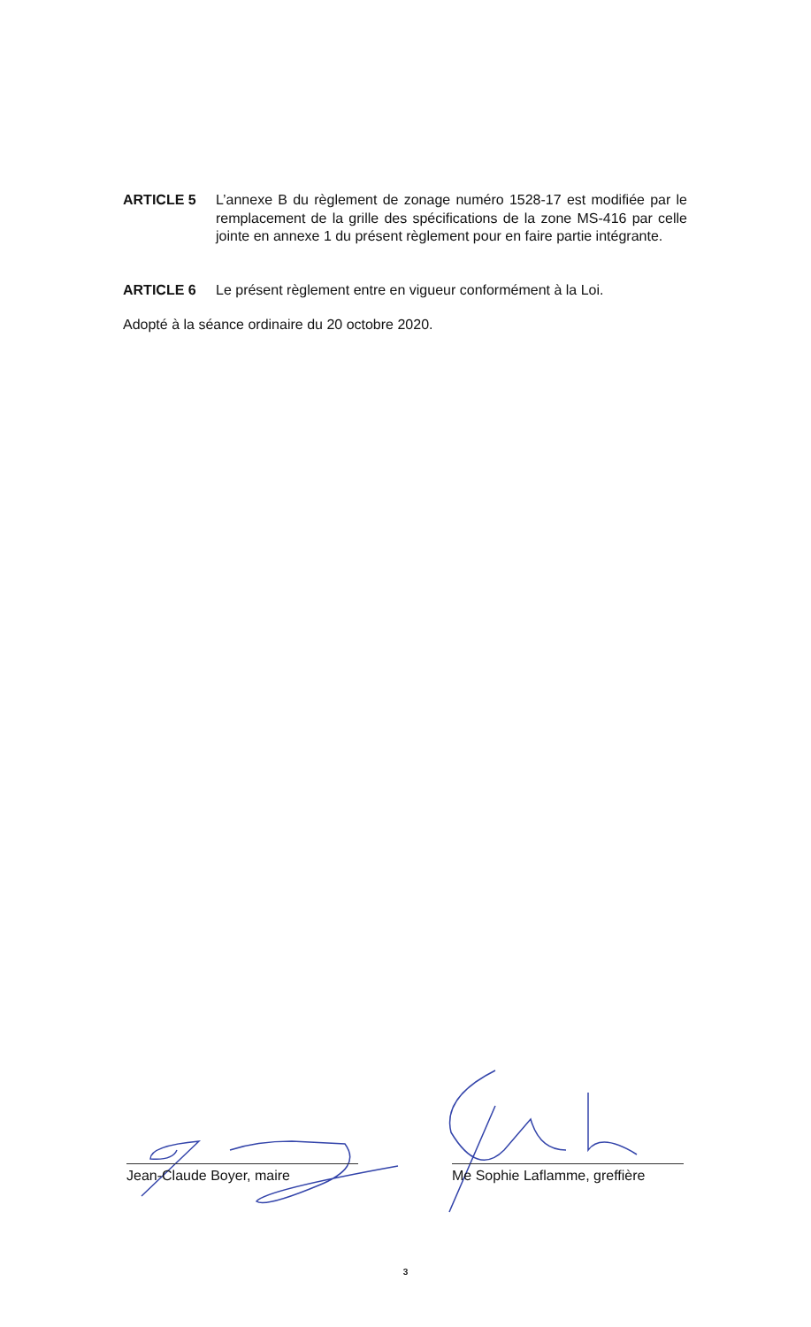ARTICLE 5 L’annexe B du règlement de zonage numéro 1528-17 est modifiée par le remplacement de la grille des spécifications de la zone MS-416 par celle jointe en annexe 1 du présent règlement pour en faire partie intégrante.
ARTICLE 6 Le présent règlement entre en vigueur conformément à la Loi.
Adopté à la séance ordinaire du 20 octobre 2020.
Jean-Claude Boyer, maire Me Sophie Laflamme, greffière
3